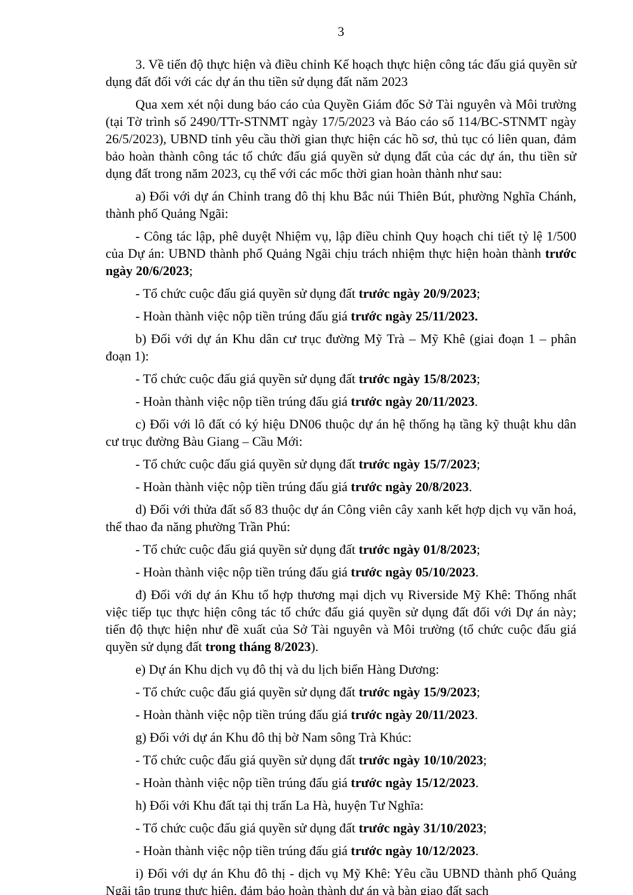3
3. Về tiến độ thực hiện và điều chỉnh Kế hoạch thực hiện công tác đấu giá quyền sử dụng đất đối với các dự án thu tiền sử dụng đất năm 2023
Qua xem xét nội dung báo cáo của Quyền Giám đốc Sở Tài nguyên và Môi trường (tại Tờ trình số 2490/TTr-STNMT ngày 17/5/2023 và Báo cáo số 114/BC-STNMT ngày 26/5/2023), UBND tỉnh yêu cầu thời gian thực hiện các hồ sơ, thủ tục có liên quan, đảm bảo hoàn thành công tác tổ chức đấu giá quyền sử dụng đất của các dự án, thu tiền sử dụng đất trong năm 2023, cụ thể với các mốc thời gian hoàn thành như sau:
a) Đối với dự án Chỉnh trang đô thị khu Bắc núi Thiên Bút, phường Nghĩa Chánh, thành phố Quảng Ngãi:
- Công tác lập, phê duyệt Nhiệm vụ, lập điều chỉnh Quy hoạch chi tiết tỷ lệ 1/500 của Dự án: UBND thành phố Quảng Ngãi chịu trách nhiệm thực hiện hoàn thành trước ngày 20/6/2023;
- Tổ chức cuộc đấu giá quyền sử dụng đất trước ngày 20/9/2023;
- Hoàn thành việc nộp tiền trúng đấu giá trước ngày 25/11/2023.
b) Đối với dự án Khu dân cư trục đường Mỹ Trà – Mỹ Khê (giai đoạn 1 – phân đoạn 1):
- Tổ chức cuộc đấu giá quyền sử dụng đất trước ngày 15/8/2023;
- Hoàn thành việc nộp tiền trúng đấu giá trước ngày 20/11/2023.
c) Đối với lô đất có ký hiệu DN06 thuộc dự án hệ thống hạ tầng kỹ thuật khu dân cư trục đường Bàu Giang – Cầu Mới:
- Tổ chức cuộc đấu giá quyền sử dụng đất trước ngày 15/7/2023;
- Hoàn thành việc nộp tiền trúng đấu giá trước ngày 20/8/2023.
d) Đối với thửa đất số 83 thuộc dự án Công viên cây xanh kết hợp dịch vụ văn hoá, thể thao đa năng phường Trần Phú:
- Tổ chức cuộc đấu giá quyền sử dụng đất trước ngày 01/8/2023;
- Hoàn thành việc nộp tiền trúng đấu giá trước ngày 05/10/2023.
đ) Đối với dự án Khu tổ hợp thương mại dịch vụ Riverside Mỹ Khê: Thống nhất việc tiếp tục thực hiện công tác tổ chức đấu giá quyền sử dụng đất đối với Dự án này; tiến độ thực hiện như đề xuất của Sở Tài nguyên và Môi trường (tổ chức cuộc đấu giá quyền sử dụng đất trong tháng 8/2023).
e) Dự án Khu dịch vụ đô thị và du lịch biển Hàng Dương:
- Tổ chức cuộc đấu giá quyền sử dụng đất trước ngày 15/9/2023;
- Hoàn thành việc nộp tiền trúng đấu giá trước ngày 20/11/2023.
g) Đối với dự án Khu đô thị bờ Nam sông Trà Khúc:
- Tổ chức cuộc đấu giá quyền sử dụng đất trước ngày 10/10/2023;
- Hoàn thành việc nộp tiền trúng đấu giá trước ngày 15/12/2023.
h) Đối với Khu đất tại thị trấn La Hà, huyện Tư Nghĩa:
- Tổ chức cuộc đấu giá quyền sử dụng đất trước ngày 31/10/2023;
- Hoàn thành việc nộp tiền trúng đấu giá trước ngày 10/12/2023.
i) Đối với dự án Khu đô thị - dịch vụ Mỹ Khê: Yêu cầu UBND thành phố Quảng Ngãi tập trung thực hiện, đảm bảo hoàn thành dự án và bàn giao đất sạch